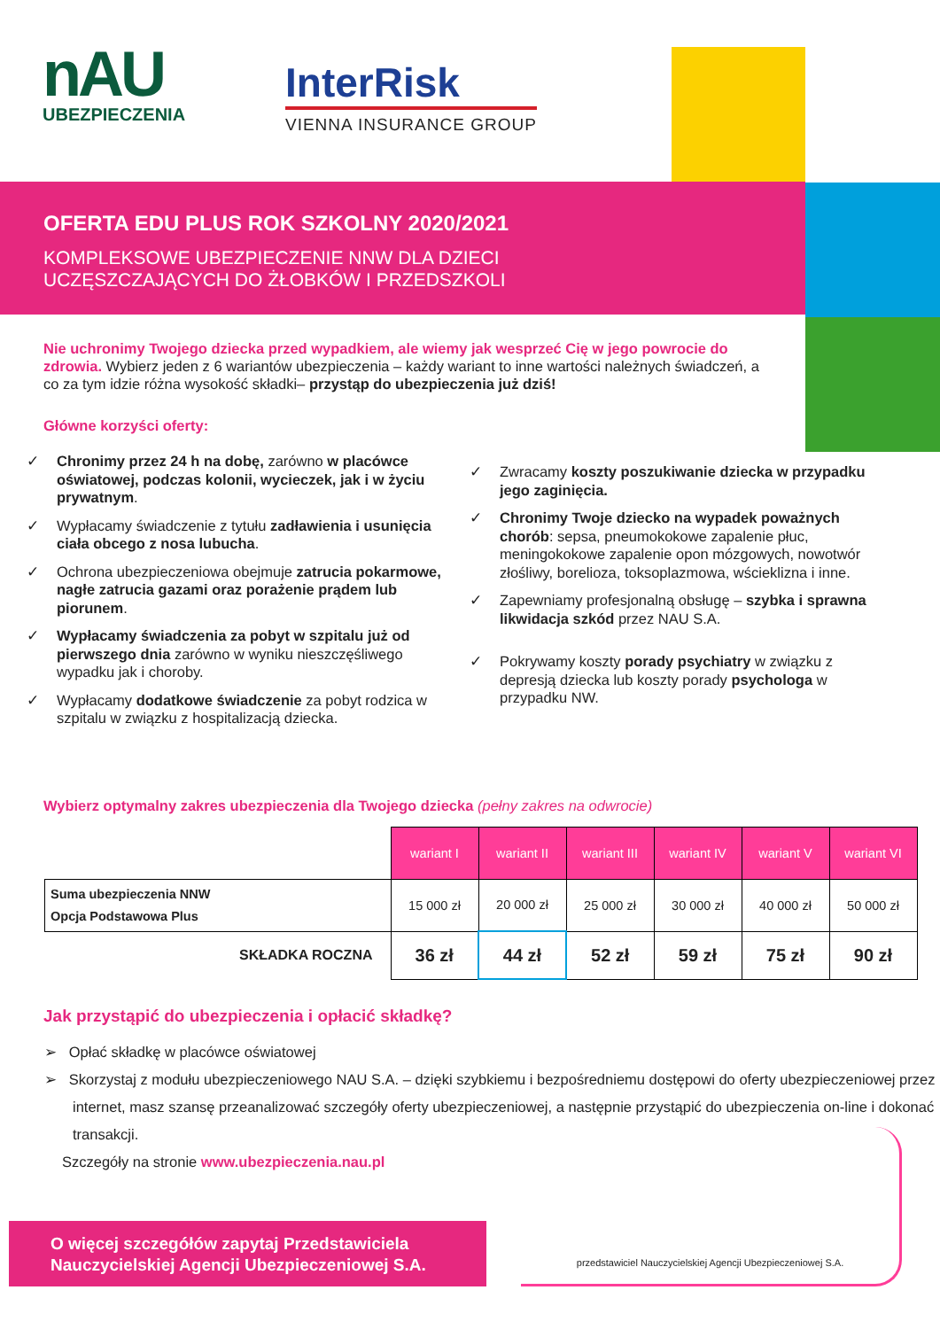nAU
UBEZPIECZENIA
InterRisk
VIENNA INSURANCE GROUP
OFERTA EDU PLUS ROK SZKOLNY 2020/2021
KOMPLEKSOWE UBEZPIECZENIE NNW DLA DZIECI
UCZĘSZCZAJĄCYCH DO ŻŁOBKÓW I PRZEDSZKOLI
Nie uchronimy Twojego dziecka przed wypadkiem, ale wiemy jak wesprzeć Cię w jego powrocie do zdrowia. Wybierz jeden z 6 wariantów ubezpieczenia – każdy wariant to inne wartości należnych świadczeń, a co za tym idzie różna wysokość składki– przystąp do ubezpieczenia już dziś!
Główne korzyści oferty:
✓ Chronimy przez 24 h na dobę, zarówno w placówce oświatowej, podczas kolonii, wycieczek, jak i w życiu prywatnym.
✓ Wypłacamy świadczenie z tytułu zadławienia i usunięcia ciała obcego z nosa lubucha.
✓ Ochrona ubezpieczeniowa obejmuje zatrucia pokarmowe, nagłe zatrucia gazami oraz porażenie prądem lub piorunem.
✓ Wypłacamy świadczenia za pobyt w szpitalu już od pierwszego dnia zarówno w wyniku nieszczęśliwego wypadku jak i choroby.
✓ Wypłacamy dodatkowe świadczenie za pobyt rodzica w szpitalu w związku z hospitalizacją dziecka.
✓ Zwracamy koszty poszukiwanie dziecka w przypadku jego zaginięcia.
✓ Chronimy Twoje dziecko na wypadek poważnych chorób: sepsa, pneumokokowe zapalenie płuc, meningokokowe zapalenie opon mózgowych, nowotwór złośliwy, borelioza, toksoplazmowa, wścieklizna i inne.
✓ Zapewniamy profesjonalną obsługę – szybka i sprawna likwidacja szkód przez NAU S.A.
✓ Pokrywamy koszty porady psychiatry w związku z depresją dziecka lub koszty porady psychologa w przypadku NW.
Wybierz optymalny zakres ubezpieczenia dla Twojego dziecka (pełny zakres na odwrocie)
| | wariant I | wariant II | wariant III | wariant IV | wariant V | wariant VI |
| Suma ubezpieczenia NNW Opcja Podstawowa Plus | 15 000 zł | 20 000 zł | 25 000 zł | 30 000 zł | 40 000 zł | 50 000 zł |
| SKŁADKA ROCZNA | 36 zł | 44 zł | 52 zł | 59 zł | 75 zł | 90 zł |
Jak przystąpić do ubezpieczenia i opłacić składkę?
➢ Opłać składkę w placówce oświatowej
➢ Skorzystaj z modułu ubezpieczeniowego NAU S.A. – dzięki szybkiemu i bezpośredniemu dostępowi do oferty ubezpieczeniowej przez internet, masz szansę przeanalizować szczegóły oferty ubezpieczeniowej, a następnie przystąpić do ubezpieczenia on-line i dokonać transakcji.
Szczegóły na stronie www.ubezpieczenia.nau.pl
O więcej szczegółów zapytaj Przedstawiciela
Nauczycielskiej Agencji Ubezpieczeniowej S.A.
przedstawiciel Nauczycielskiej Agencji Ubezpieczeniowej S.A.